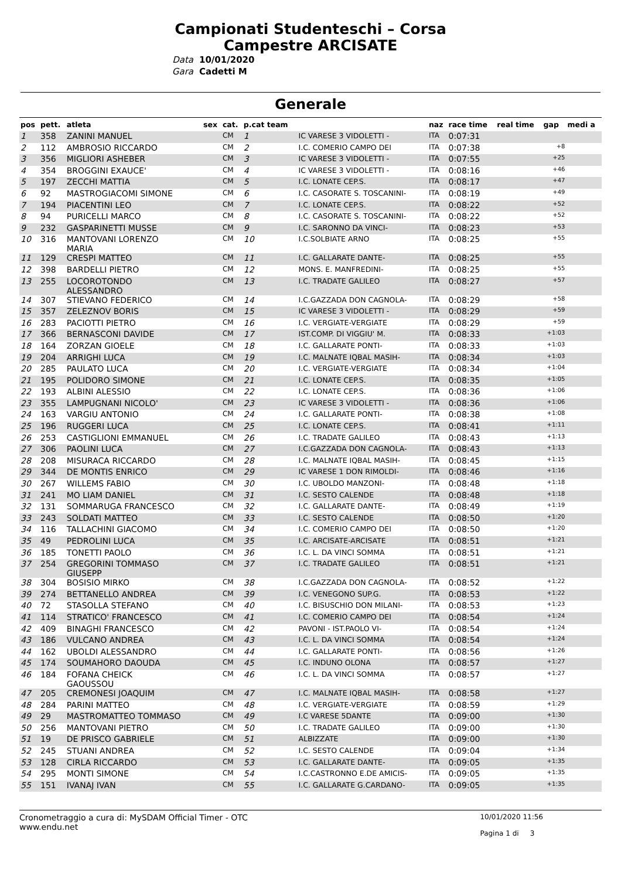Campionati Studenteschi – Corsa
Campestre ARCISATE
Data 10/01/2020
Gara Cadetti M
Generale
| pos | pett. | atleta | sex | cat. | p.cat team | | naz | race time | real time | gap | medi a |
| --- | --- | --- | --- | --- | --- | --- | --- | --- | --- | --- | --- |
| 1 | 358 | ZANINI MANUEL | | CM | 1 | IC VARESE 3 VIDOLETTI - | ITA | 0:07:31 | | | |
| 2 | 112 | AMBROSIO RICCARDO | | CM | 2 | I.C. COMERIO CAMPO DEI | ITA | 0:07:38 | | +8 | |
| 3 | 356 | MIGLIORI ASHEBER | | CM | 3 | IC VARESE 3 VIDOLETTI - | ITA | 0:07:55 | | +25 | |
| 4 | 354 | BROGGINI EXAUCE' | | CM | 4 | IC VARESE 3 VIDOLETTI - | ITA | 0:08:16 | | +46 | |
| 5 | 197 | ZECCHI MATTIA | | CM | 5 | I.C. LONATE CEP.S. | ITA | 0:08:17 | | +47 | |
| 6 | 92 | MASTROGIACOMI SIMONE | | CM | 6 | I.C. CASORATE S. TOSCANINI- | ITA | 0:08:19 | | +49 | |
| 7 | 194 | PIACENTINI LEO | | CM | 7 | I.C. LONATE CEP.S. | ITA | 0:08:22 | | +52 | |
| 8 | 94 | PURICELLI MARCO | | CM | 8 | I.C. CASORATE S. TOSCANINI- | ITA | 0:08:22 | | +52 | |
| 9 | 232 | GASPARINETTI MUSSE | | CM | 9 | I.C. SARONNO DA VINCI- | ITA | 0:08:23 | | +53 | |
| 10 | 316 | MANTOVANI LORENZO MARIA | | CM | 10 | I.C.SOLBIATE ARNO | ITA | 0:08:25 | | +55 | |
| 11 | 129 | CRESPI MATTEO | | CM | 11 | I.C. GALLARATE DANTE- | ITA | 0:08:25 | | +55 | |
| 12 | 398 | BARDELLI PIETRO | | CM | 12 | MONS. E. MANFREDINI- | ITA | 0:08:25 | | +55 | |
| 13 | 255 | LOCOROTONDO ALESSANDRO | | CM | 13 | I.C. TRADATE GALILEO | ITA | 0:08:27 | | +57 | |
| 14 | 307 | STIEVANO FEDERICO | | CM | 14 | I.C.GAZZADA DON CAGNOLA- | ITA | 0:08:29 | | +58 | |
| 15 | 357 | ZELEZNOV BORIS | | CM | 15 | IC VARESE 3 VIDOLETTI - | ITA | 0:08:29 | | +59 | |
| 16 | 283 | PACIOTTI PIETRO | | CM | 16 | I.C. VERGIATE-VERGIATE | ITA | 0:08:29 | | +59 | |
| 17 | 366 | BERNASCONI DAVIDE | | CM | 17 | IST.COMP. DI VIGGIU' M. | ITA | 0:08:33 | | +1:03 | |
| 18 | 164 | ZORZAN GIOELE | | CM | 18 | I.C. GALLARATE PONTI- | ITA | 0:08:33 | | +1:03 | |
| 19 | 204 | ARRIGHI LUCA | | CM | 19 | I.C. MALNATE IQBAL MASIH- | ITA | 0:08:34 | | +1:03 | |
| 20 | 285 | PAULATO LUCA | | CM | 20 | I.C. VERGIATE-VERGIATE | ITA | 0:08:34 | | +1:04 | |
| 21 | 195 | POLIDORO SIMONE | | CM | 21 | I.C. LONATE CEP.S. | ITA | 0:08:35 | | +1:05 | |
| 22 | 193 | ALBINI ALESSIO | | CM | 22 | I.C. LONATE CEP.S. | ITA | 0:08:36 | | +1:06 | |
| 23 | 355 | LAMPUGNANI NICOLO' | | CM | 23 | IC VARESE 3 VIDOLETTI - | ITA | 0:08:36 | | +1:06 | |
| 24 | 163 | VARGIU ANTONIO | | CM | 24 | I.C. GALLARATE PONTI- | ITA | 0:08:38 | | +1:08 | |
| 25 | 196 | RUGGERI LUCA | | CM | 25 | I.C. LONATE CEP.S. | ITA | 0:08:41 | | +1:11 | |
| 26 | 253 | CASTIGLIONI EMMANUEL | | CM | 26 | I.C. TRADATE GALILEO | ITA | 0:08:43 | | +1:13 | |
| 27 | 306 | PAOLINI LUCA | | CM | 27 | I.C.GAZZADA DON CAGNOLA- | ITA | 0:08:43 | | +1:13 | |
| 28 | 208 | MISURACA RICCARDO | | CM | 28 | I.C. MALNATE IQBAL MASIH- | ITA | 0:08:45 | | +1:15 | |
| 29 | 344 | DE MONTIS ENRICO | | CM | 29 | IC VARESE 1 DON RIMOLDI- | ITA | 0:08:46 | | +1:16 | |
| 30 | 267 | WILLEMS FABIO | | CM | 30 | I.C. UBOLDO MANZONI- | ITA | 0:08:48 | | +1:18 | |
| 31 | 241 | MO LIAM DANIEL | | CM | 31 | I.C. SESTO CALENDE | ITA | 0:08:48 | | +1:18 | |
| 32 | 131 | SOMMARUGA FRANCESCO | | CM | 32 | I.C. GALLARATE DANTE- | ITA | 0:08:49 | | +1:19 | |
| 33 | 243 | SOLDATI MATTEO | | CM | 33 | I.C. SESTO CALENDE | ITA | 0:08:50 | | +1:20 | |
| 34 | 116 | TALLACHINI GIACOMO | | CM | 34 | I.C. COMERIO CAMPO DEI | ITA | 0:08:50 | | +1:20 | |
| 35 | 49 | PEDROLINI LUCA | | CM | 35 | I.C. ARCISATE-ARCISATE | ITA | 0:08:51 | | +1:21 | |
| 36 | 185 | TONETTI PAOLO | | CM | 36 | I.C. L. DA VINCI SOMMA | ITA | 0:08:51 | | +1:21 | |
| 37 | 254 | GREGORINI TOMMASO GIUSEPP | | CM | 37 | I.C. TRADATE GALILEO | ITA | 0:08:51 | | +1:21 | |
| 38 | 304 | BOSISIO MIRKO | | CM | 38 | I.C.GAZZADA DON CAGNOLA- | ITA | 0:08:52 | | +1:22 | |
| 39 | 274 | BETTANELLO ANDREA | | CM | 39 | I.C. VENEGONO SUP.G. | ITA | 0:08:53 | | +1:22 | |
| 40 | 72 | STASOLLA STEFANO | | CM | 40 | I.C. BISUSCHIO DON MILANI- | ITA | 0:08:53 | | +1:23 | |
| 41 | 114 | STRATICO' FRANCESCO | | CM | 41 | I.C. COMERIO CAMPO DEI | ITA | 0:08:54 | | +1:24 | |
| 42 | 409 | BINAGHI FRANCESCO | | CM | 42 | PAVONI - IST.PAOLO VI- | ITA | 0:08:54 | | +1:24 | |
| 43 | 186 | VULCANO ANDREA | | CM | 43 | I.C. L. DA VINCI SOMMA | ITA | 0:08:54 | | +1:24 | |
| 44 | 162 | UBOLDI ALESSANDRO | | CM | 44 | I.C. GALLARATE PONTI- | ITA | 0:08:56 | | +1:26 | |
| 45 | 174 | SOUMAHORO DAOUDA | | CM | 45 | I.C. INDUNO OLONA | ITA | 0:08:57 | | +1:27 | |
| 46 | 184 | FOFANA CHEICK GAOUSSOU | | CM | 46 | I.C. L. DA VINCI SOMMA | ITA | 0:08:57 | | +1:27 | |
| 47 | 205 | CREMONESI JOAQUIM | | CM | 47 | I.C. MALNATE IQBAL MASIH- | ITA | 0:08:58 | | +1:27 | |
| 48 | 284 | PARINI MATTEO | | CM | 48 | I.C. VERGIATE-VERGIATE | ITA | 0:08:59 | | +1:29 | |
| 49 | 29 | MASTROMATTEO TOMMASO | | CM | 49 | I.C VARESE 5DANTE | ITA | 0:09:00 | | +1:30 | |
| 50 | 256 | MANTOVANI PIETRO | | CM | 50 | I.C. TRADATE GALILEO | ITA | 0:09:00 | | +1:30 | |
| 51 | 19 | DE PRISCO GABRIELE | | CM | 51 | ALBIZZATE | ITA | 0:09:00 | | +1:30 | |
| 52 | 245 | STUANI ANDREA | | CM | 52 | I.C. SESTO CALENDE | ITA | 0:09:04 | | +1:34 | |
| 53 | 128 | CIRLA RICCARDO | | CM | 53 | I.C. GALLARATE DANTE- | ITA | 0:09:05 | | +1:35 | |
| 54 | 295 | MONTI SIMONE | | CM | 54 | I.C.CASTRONNO E.DE AMICIS- | ITA | 0:09:05 | | +1:35 | |
| 55 | 151 | IVANAJ IVAN | | CM | 55 | I.C. GALLARATE G.CARDANO- | ITA | 0:09:05 | | +1:35 | |
Cronometraggio a cura di: MySDAM Official Timer - OTC
www.endu.net
10/01/2020 11:56
Pagina 1 di 3